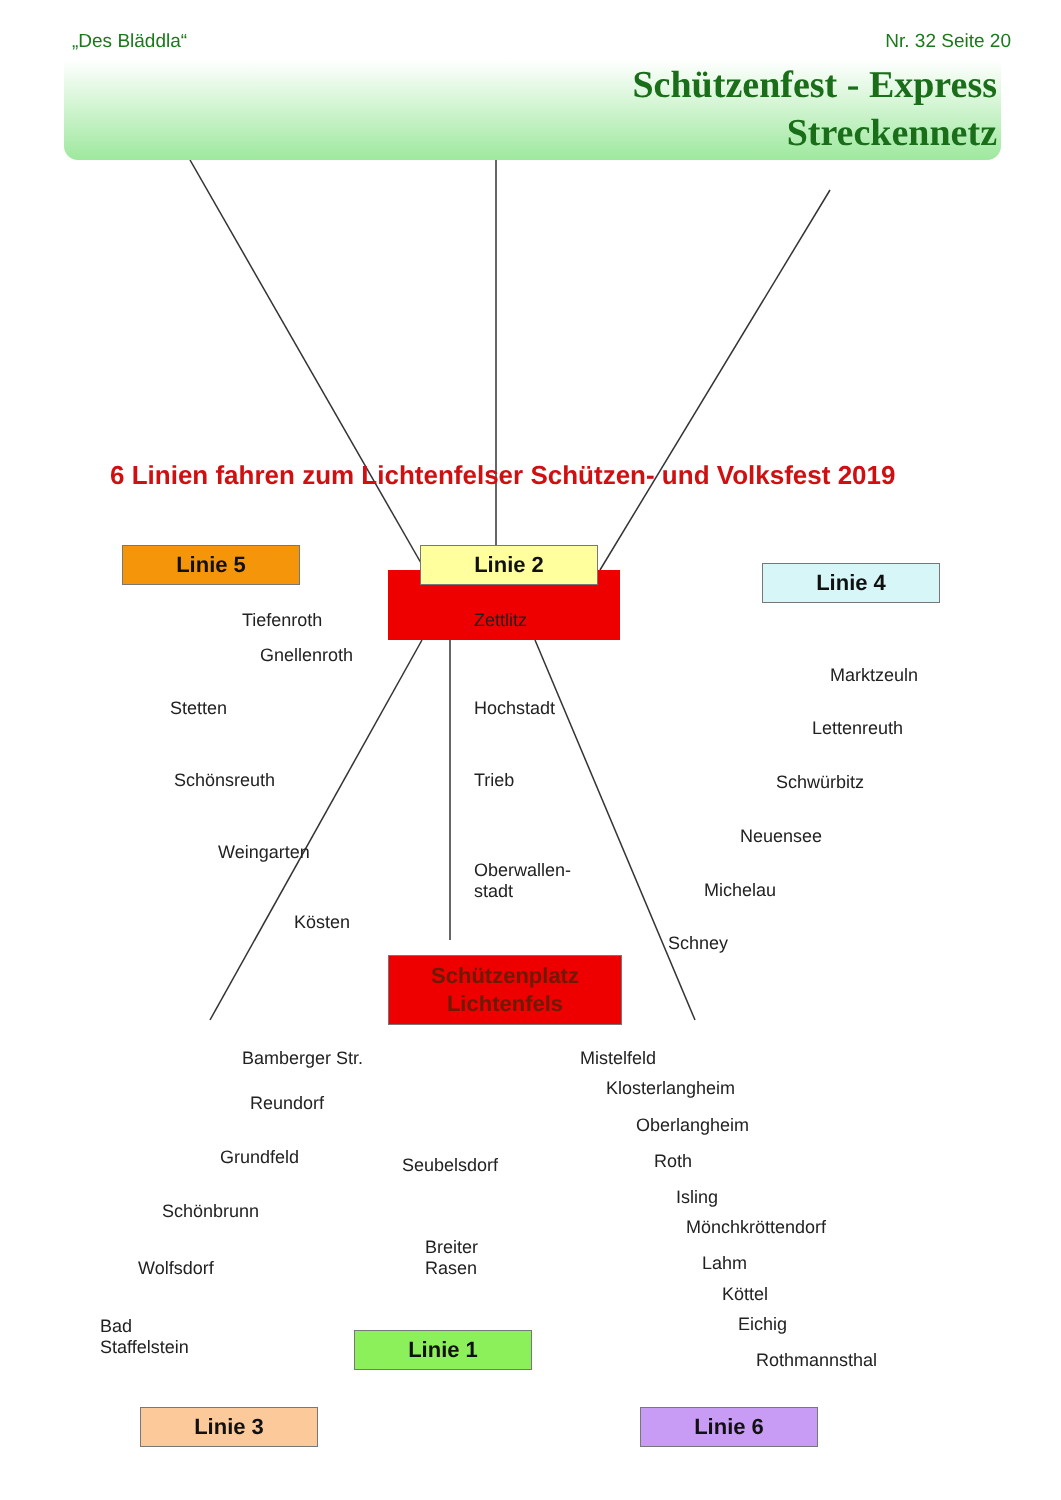„Des Bläddla“Nr. 32 Seite 20
Schützenfest - Express
Streckennetz
6 Linien fahren zum Lichtenfelser Schützen- und Volksfest 2019
Linie 5 Linie 2
Linie 4
Schützenplatz
Lichtenfels
Linie 1
Linie 3 Linie 6
Tiefenroth
Gnellenroth
Stetten
Schönsreuth
Weingarten
Kösten
Zettlitz
Hochstadt
Trieb
Oberwallen-
stadt
Marktzeuln
Lettenreuth
Schwürbitz
Neuensee
Michelau
Schney
Bamberger Str.
Reundorf
Grundfeld
Schönbrunn
Wolfsdorf
Bad
Staffelstein
Seubelsdorf
Breiter
Rasen
Mistelfeld
Klosterlangheim
Oberlangheim
Roth
Isling
Mönchkröttendorf
Lahm
Köttel
Eichig
Rothmannsthal